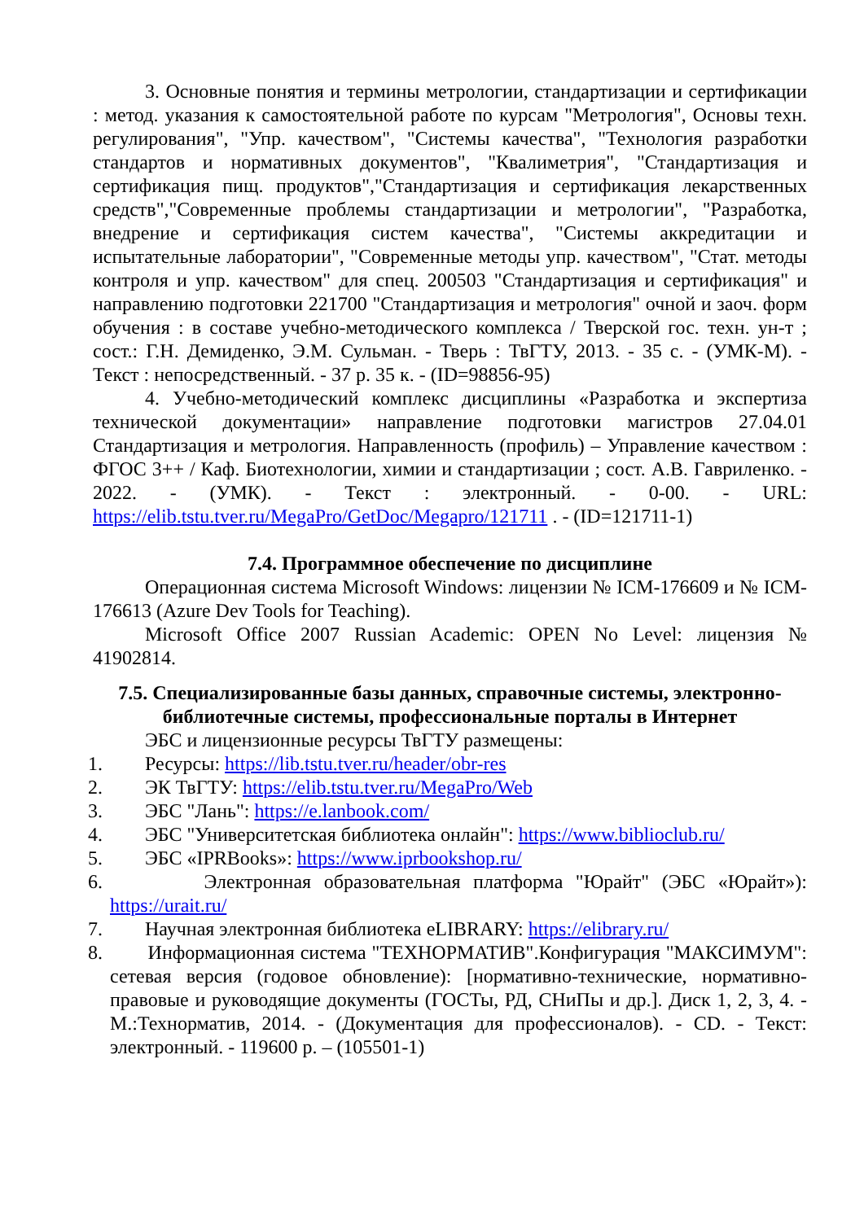3. Основные понятия и термины метрологии, стандартизации и сертификации : метод. указания к самостоятельной работе по курсам "Метрология", Основы техн. регулирования", "Упр. качеством", "Системы качества", "Технология разработки стандартов и нормативных документов", "Квалиметрия", "Стандартизация и сертификация пищ. продуктов","Стандартизация и сертификация лекарственных средств","Современные проблемы стандартизации и метрологии", "Разработка, внедрение и сертификация систем качества", "Системы аккредитации и испытательные лаборатории", "Современные методы упр. качеством", "Стат. методы контроля и упр. качеством" для спец. 200503 "Стандартизация и сертификация" и направлению подготовки 221700 "Стандартизация и метрология" очной и заоч. форм обучения : в составе учебно-методического комплекса / Тверской гос. техн. ун-т ; сост.: Г.Н. Демиденко, Э.М. Сульман. - Тверь : ТвГТУ, 2013. - 35 с. - (УМК-М). - Текст : непосредственный. - 37 р. 35 к. - (ID=98856-95)
4. Учебно-методический комплекс дисциплины «Разработка и экспертиза технической документации» направление подготовки магистров 27.04.01 Стандартизация и метрология. Направленность (профиль) – Управление качеством : ФГОС 3++ / Каф. Биотехнологии, химии и стандартизации ; сост. А.В. Гавриленко. - 2022. - (УМК). - Текст : электронный. - 0-00. - URL: https://elib.tstu.tver.ru/MegaPro/GetDoc/Megapro/121711 . - (ID=121711-1)
7.4. Программное обеспечение по дисциплине
Операционная система Microsoft Windows: лицензии № ICM-176609 и № ICM-176613 (Azure Dev Tools for Teaching).
Microsoft Office 2007 Russian Academic: OPEN No Level: лицензия № 41902814.
7.5. Специализированные базы данных, справочные системы, электронно-библиотечные системы, профессиональные порталы в Интернет
ЭБС и лицензионные ресурсы ТвГТУ размещены:
1. Ресурсы: https://lib.tstu.tver.ru/header/obr-res
2. ЭК ТвГТУ: https://elib.tstu.tver.ru/MegaPro/Web
3. ЭБС "Лань": https://e.lanbook.com/
4. ЭБС "Университетская библиотека онлайн": https://www.biblioclub.ru/
5. ЭБС «IPRBooks»: https://www.iprbookshop.ru/
6. Электронная образовательная платформа "Юрайт" (ЭБС «Юрайт»): https://urait.ru/
7. Научная электронная библиотека eLIBRARY: https://elibrary.ru/
8. Информационная система "ТЕХНОРМАТИВ".Конфигурация "МАКСИМУМ": сетевая версия (годовое обновление): [нормативно-технические, нормативно-правовые и руководящие документы (ГОСТы, РД, СНиПы и др.]. Диск 1, 2, 3, 4. - М.:Технорматив, 2014. - (Документация для профессионалов). - CD. - Текст: электронный. - 119600 р. – (105501-1)